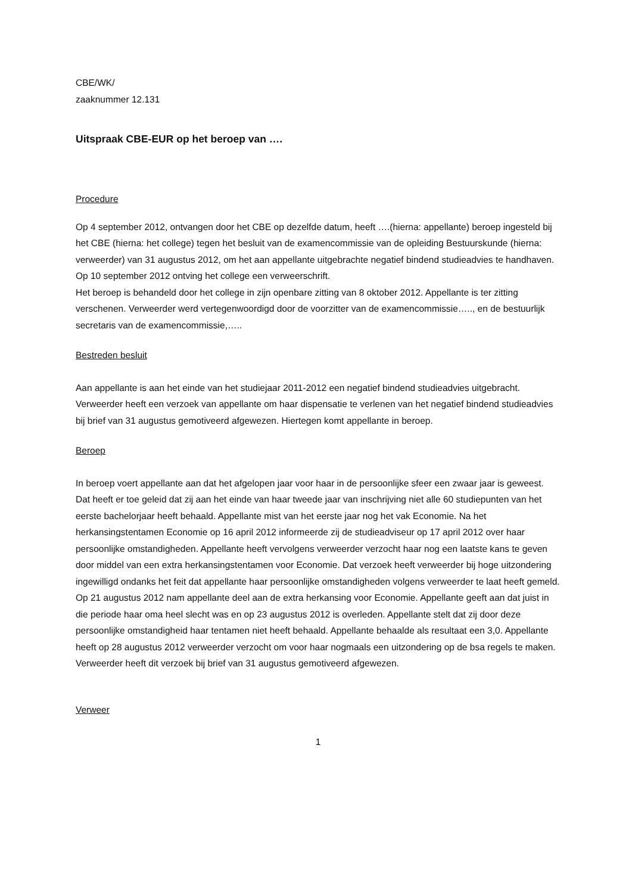CBE/WK/
zaaknummer 12.131
Uitspraak CBE-EUR op het beroep van ….
Procedure
Op 4 september 2012, ontvangen door het CBE op dezelfde datum, heeft ….(hierna: appellante) beroep ingesteld bij het CBE (hierna: het college) tegen het besluit van de examencommissie van de opleiding Bestuurskunde (hierna: verweerder) van 31 augustus 2012, om het aan appellante uitgebrachte negatief bindend studieadvies te handhaven. Op 10 september 2012 ontving het college een verweerschrift.
Het beroep is behandeld door het college in zijn openbare zitting van 8 oktober 2012. Appellante is ter zitting verschenen. Verweerder werd vertegenwoordigd door de voorzitter van de examencommissie….., en de bestuurlijk secretaris van de examencommissie,…..
Bestreden besluit
Aan appellante is aan het einde van het studiejaar 2011-2012 een negatief bindend studieadvies uitgebracht. Verweerder heeft een verzoek van appellante om haar dispensatie te verlenen van het negatief bindend studieadvies bij brief van 31 augustus gemotiveerd afgewezen. Hiertegen komt appellante in beroep.
Beroep
In beroep voert appellante aan dat het afgelopen jaar voor haar in de persoonlijke sfeer een zwaar jaar is geweest. Dat heeft er toe geleid dat zij aan het einde van haar tweede jaar van inschrijving niet alle 60 studiepunten van het eerste bachelorjaar heeft behaald. Appellante mist van het eerste jaar nog het vak Economie. Na het herkansingstentamen Economie op 16 april 2012 informeerde zij de studieadviseur op 17 april 2012 over haar persoonlijke omstandigheden. Appellante heeft vervolgens verweerder verzocht haar nog een laatste kans te geven door middel van een extra herkansingstentamen voor Economie. Dat verzoek heeft verweerder bij hoge uitzondering ingewilligd ondanks het feit dat appellante haar persoonlijke omstandigheden volgens verweerder te laat heeft gemeld. Op 21 augustus 2012 nam appellante deel aan de extra herkansing voor Economie. Appellante geeft aan dat juist in die periode haar oma heel slecht was en op 23 augustus 2012 is overleden. Appellante stelt dat zij door deze persoonlijke omstandigheid haar tentamen niet heeft behaald. Appellante behaalde als resultaat een 3,0. Appellante heeft op 28 augustus 2012 verweerder verzocht om voor haar nogmaals een uitzondering op de bsa regels te maken. Verweerder heeft dit verzoek bij brief van 31 augustus gemotiveerd afgewezen.
Verweer
1